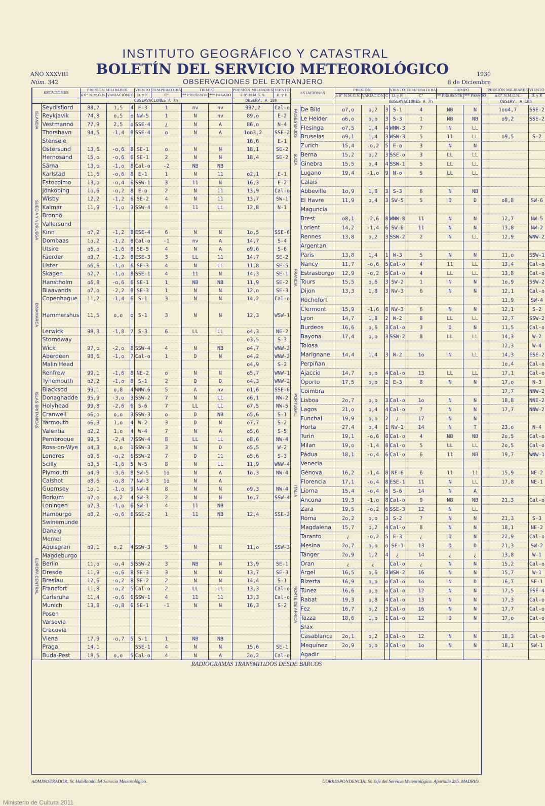INSTITUTO GEOGRÁFICO Y CATASTRAL
AÑO XXXVIII BOLETÍN DEL SERVICIO METEOROLÓGICO 1930
Núm. 342 OBSERVACIONES DEL EXTRANJERO 8 de Diciembre
| ESTACIONES | | PRESIÓN MILIBARES | | | VIENTO | TEMPERATURA | TIEMPO | | PRESIÓN MILIBARES | VIENTO |
| --- | --- | --- | --- | --- | --- | --- | --- | --- | --- | --- |
| | | á 0° N.M.G.N. | VARIACIÓN | C | D. y F. | C° | ** PRESENTE | *** PASADO | á 0° N.M.G.N. | D. y F. |
| | | OBSERVACIONES A 7h | | | | | | | OBSERV. A 18h | |
| ISLANDIA | Seydisfjord | 88,7 | 1,5 | 4 | E-3 | 1 | nv | nv | 997,2 | Cal-o |
| | Reykjavik | 74,8 | o,5 | o | NW-5 | 1 | N | nv | 89,o | E-2 |
| | Vestmannö | 77,9 | 2,5 | o | SSE-4 | ¿ | N | A | 86,o | N-4 |
| | Thorshavn | 94,5 | -1,4 | 8 | SSE-4 | o | N | A | 1oo3,2 | SSE-2 |
| SUECIA Y NORUEGA | Stensele | | | | | | | | 16,6 | E-1 |
| | Ostersund | 13,6 | -o,6 | 8 | SE-1 | o | N | N | 18,1 | SE-2 |
| | Hernosänd | 15,o | -o,6 | 6 | SE-1 | 2 | N | N | 18,4 | SE-2 |
| | Särna | 13,o | -1,o | 8 | Cal-o | -2 | NB | NB | | |
| | Karlstad | 11,6 | -o,6 | 8 | E-1 | 1 | N | 11 | o2,1 | E-1 |
| | Estocolmo | 13,o | -o,4 | 6 | SSW-1 | 3 | 11 | N | 16,3 | E-2 |
| | Jönköping | 1o,6 | -o,2 | 8 | E-o | 2 | N | 11 | 13,9 | Cal-o |
| | Wisby | 12,2 | -1,2 | 6 | SE-2 | 4 | N | 11 | 13,7 | SW-1 |
| | Kalmar | 11,9 | -1,o | 3 | SSW-4 | 4 | 11 | LL | 12,8 | N-1 |
| | Bronnö | | | | | | | | | |
| | Vallersund | | | | | | | | | |
| | Kinn | o7,2 | -1,2 | 8 | ESE-4 | 6 | N | N | 1o,5 | SSE-6 |
| | Dombaas | 1o,2 | -1,2 | 8 | Cal-o | -1 | nv | A | 14,7 | S-4 |
| | Utsire | o6,o | -1,6 | 8 | SE-5 | 4 | N | A | o9,6 | S-6 |
| | Fäerder | o9,7 | -1,2 | 8 | ESE-3 | 3 | LL | 11 | 14,7 | SE-2 |
| | Lister | o6,6 | -1,o | 6 | SE-3 | 4 | N | LL | 11,8 | SE-5 |
| | Skagen | o2,7 | -1,o | 8 | SSE-1 | 4 | 11 | N | 14,3 | SE-1 |
| | Hanstholm | o6,8 | -o,6 | 6 | SE-1 | 1 | NB | NB | 11,9 | SE-2 |
| | Blaavands | o7,o | -2,2 | 8 | SE-3 | 1 | N | N | 12,o | SE-3 |
| | Copenhague | 11,2 | -1,4 | 6 | S-1 | 3 | N | N | 14,2 | Cal-o |
| DINAMARCA | Hammershus | 11,5 | o,o | o | S-1 | 3 | N | N | 12,3 | WSW-1 |
| ISLAS BRITANICAS | Lerwick | 98,3 | -1,8 | 7 | S-3 | 6 | LL | LL | o4,3 | NE-2 |
| | Stornoway | | | | | | | | o3,5 | S-3 |
| | Wick | 97,o | -2,o | 8 | SSW-4 | 4 | N | NB | o4,7 | WNW-2 |
| | Aberdeen | 98,6 | -1,o | 7 | Cal-o | 1 | D | N | o4,2 | WNW-2 |
| | Malin Head | | | | | | | | o4,9 | S-2 |
| | Renfrew | 99,1 | -1,6 | 8 | NE-2 | o | N | N | o5,7 | WNW-1 |
| | Tynemouth | o2,2 | -1,o | 8 | S-1 | 2 | D | D | o4,3 | WNW-2 |
| | Blacksod | 99,1 | o,8 | 4 | WNW-6 | 5 | A | nv | o1,6 | SSE-6 |
| | Donaghadde | 95,9 | -3,o | 3 | SSW-2 | 7 | N | LL | o6,1 | NW-2 |
| | Holyhead | 99,8 | -2,6 | 6 | S-6 | 7 | LL | LL | o7,5 | NW-5 |
| | Cranwell | o6,o | o,o | 3 | SSW-3 | o | D | NB | o5,6 | S-1 |
| | Yarmouth | o6,3 | 1,o | 4 | W-2 | 3 | D | N | o7,7 | S-2 |
| | Valentia | o2,2 | 1,o | 4 | W-4 | 7 | N | A | o5,6 | S-5 |
| | Pembroque | 99,5 | -2,4 | 7 | SSW-4 | 8 | LL | LL | o8,6 | NW-4 |
| | Ross-on-Wye | o4,3 | o,o | 1 | SSW-3 | 3 | N | D | o5,5 | W-2 |
| | Londres | o9,6 | -o,2 | 6 | SSW-2 | 7 | D | 11 | o5,6 | S-3 |
| | Scilly | o3,5 | -1,6 | 5 | W-5 | 8 | N | LL | 11,9 | WNW-4 |
| | Plymouth | o4,9 | -3,6 | 8 | SW-5 | 1o | N | A | 1o,3 | NW-4 |
| | Calshot | o8,6 | -o,8 | 7 | NW-3 | 1o | N | A | | |
| | Guernsey | 1o,1 | -1,o | 9 | NW-4 | 8 | N | N | o9,3 | NW-4 |
| EUROPA CENTRAL | Borkum | o7,o | o,2 | 4 | SW-3 | 2 | N | N | 1o,7 | SSW-4 |
| | Loningen | o7,3 | -1,o | 6 | SW-1 | 4 | 11 | NB | | |
| | Hamburgo | o8,2 | -o,6 | 6 | SSE-2 | 1 | 11 | NB | 12,4 | SSE-2 |
| | Swinemunde | | | | | | | | | |
| | Danzig | | | | | | | | | |
| | Memel | | | | | | | | | |
| | Aquisgran | o9,1 | o,2 | 4 | SSW-3 | 5 | N | N | 11,o | SSW-3 |
| | Magdeburgo | | | | | | | | | |
| | Berlin | 11,o | -o,4 | 5 | SSW-2 | 3 | NB | N | 13,9 | SE-1 |
| | Dresde | 11,9 | -o,6 | 8 | SE-3 | 3 | N | N | 13,7 | SE-3 |
| | Breslau | 12,6 | -o,2 | 8 | SE-2 | 2 | N | N | 14,4 | S-1 |
| | Francfort | 11,8 | -o,2 | 5 | Cal-o | 2 | LL | LL | 13,3 | Cal-o |
| | Carlsruha | 11,4 | -o,6 | 6 | SSW-1 | 4 | 11 | 11 | 13,3 | Cal-o |
| | Munich | 13,8 | -o,8 | 6 | SE-1 | -1 | N | N | 16,3 | S-2 |
| | Posen | | | | | | | | | |
| | Varsovia | | | | | | | | | |
| | Cracovia | | | | | | | | | |
| | Viena | 17,9 | -o,7 | 5 | S-1 | 1 | NB | NB | | |
| | Praga | 14,1 | | | SSE-1 | 4 | N | N | 15,6 | SE-1 |
| | Buda-Pest | 18,5 | o,o | 5 | Cal-o | 4 | N | A | 2o,2 | Cal-o |
| ESTACIONES | | PRESIÓN | | | VIENTO | TEMPERATURA | TIEMPO | | PRESIÓN MILIBARES | VIENTO |
| --- | --- | --- | --- | --- | --- | --- | --- | --- | --- | --- |
| | | á 0° N.M.G.N. | VARIACIÓN | C | D. y F. | C° | ** PRESENTE | *** PASADO | á 0° N.M.G.N. | D. y F. |
| | | OBSERVACIONES A 7h | | | | | | | OBSERV. A 18h | |
| PAISES BAJOS | De Bild | o7,o | o,2 | 3 | S-1 | 4 | NB | N | 1oo4,7 | SSE-2 |
| | Le Helder | o6,o | o,o | 3 | S-3 | 1 | NB | NB | o9,2 | SSE-2 |
| | Flesinga | o7,5 | 1,4 | 4 | WNW-3 | 7 | N | LL | | |
| | Bruselas | o9,1 | 1,4 | 3 | WSW-3 | 5 | 11 | LL | o9,5 | S-2 |
| SUIZA | Zurich | 15,4 | -o,2 | 5 | E-o | 3 | N | N | | |
| | Berna | 15,2 | o,2 | 3 | SSE-o | 3 | LL | LL | | |
| | Ginebra | 15,5 | o,4 | 4 | SSW-1 | 5 | LL | LL | | |
| | Lugano | 19,4 | -1,o | 9 | N-o | 5 | LL | LL | | |
| FRANCIA | Calais | | | | | | | | | |
| | Abbeville | 1o,9 | 1,8 | 3 | S-3 | 6 | N | NB | | |
| | El Havre | 11,9 | o,4 | 3 | SW-5 | 5 | D | D | o8,8 | SW-6 |
| | Maguncia | | | | | | | | | |
| | Brest | o8,1 | -2,6 | 8 | WNW-8 | 11 | N | N | 12,7 | NW-5 |
| | Lorient | 14,2 | -1,4 | 6 | SW-6 | 11 | N | N | 13,8 | NW-2 |
| | Rennes | 13,8 | o,2 | 3 | SSW-2 | 2 | N | LL | 12,9 | WNW-2 |
| | Argentan | | | | | | | | | |
| | Paris | 13,8 | 1,4 | 1 | W-3 | 5 | N | N | 11,o | SSW-1 |
| | Nancy | 11,7 | -o,6 | 5 | Cal-o | 4 | 11 | LL | 13,4 | Cal-o |
| | Estrasburgo | 12,9 | -o,2 | 5 | Cal-o | 4 | LL | LL | 13,8 | Cal-o |
| | Tours | 15,5 | o,6 | 3 | SW-2 | 1 | N | N | 1o,9 | SSW-2 |
| | Dijon | 13,3 | 1,8 | 3 | NW-3 | 6 | N | N | 12,1 | Cal-o |
| | Rochefort | | | | | | | | 11,9 | SW-4 |
| | Clermont | 15,9 | -1,6 | 8 | NW-3 | 6 | N | N | 12,1 | S-2 |
| | Lyon | 14,7 | 1,8 | 2 | W-2 | 8 | LL | LL | 12,7 | SSW-2 |
| | Burdeos | 16,6 | o,6 | 3 | Cal-o | 3 | D | N | 11,5 | Cal-o |
| | Bayona | 17,4 | o,o | 3 | SSW-2 | 8 | LL | LL | 14,3 | W-2 |
| | Tolosa | | | | | | | | 12,3 | W-4 |
| | Marignane | 14,4 | 1,4 | 3 | W-2 | 1o | N | LL | 14,3 | ESE-2 |
| | Perpiñan | | | | | | | | 1o,4 | Cal-o |
| | Ajaccio | 14,7 | o,o | 4 | Cal-o | 13 | LL | LL | 17,1 | Cal-o |
| PORTUGAL | Oporto | 17,5 | o,o | 2 | E-3 | 8 | N | N | 17,o | N-3 |
| | Coimbra | | | | | | | | 17,7 | NNW-2 |
| | Lisboa | 2o,7 | o,o | 3 | Cal-o | 1o | N | N | 18,8 | NNE-2 |
| | Lagos | 21,o | o,4 | 4 | Cal-o | 7 | N | N | 17,7 | NNW-2 |
| | Funchal | 19,9 | o,o | 2 | ¿ | 17 | N | N | | |
| | Horta | 27,4 | o,4 | 1 | NW-1 | 14 | N | T | 23,o | N-4 |
| ITALIA | Turin | 19,1 | -o,6 | 8 | Cal-o | 4 | NB | NB | 2o,5 | Cal-o |
| | Milan | 19,o | -1,4 | 8 | Cal-o | 5 | LL | LL | 2o,5 | Cal-o |
| | Pádua | 18,1 | -o,4 | 6 | Cal-o | 6 | 11 | NB | 19,7 | WNW-1 |
| | Venecia | | | | | | | | | |
| | Génova | 16,2 | -1,4 | 8 | NE-6 | 6 | 11 | 11 | 15,9 | NE-2 |
| | Florencia | 17,1 | -o,4 | 8 | ESE-1 | 11 | N | LL | 17,8 | NE-1 |
| | Liorna | 15,4 | -o,4 | 6 | S-6 | 14 | N | A | | |
| | Ancona | 19,3 | -1,o | 8 | Cal-o | 9 | NB | NB | 21,3 | Cal-o |
| | Zara | 19,5 | -o,2 | 6 | SSE-3 | 12 | N | LL | | |
| | Roma | 2o,2 | o,o | 3 | S-2 | 7 | N | N | 21,3 | S-3 |
| | Magdalena | 15,7 | o,2 | 4 | Cal-o | 8 | N | N | 18,1 | NE-2 |
| | Taranto | ¿ | -o,2 | 5 | E-3 | ¿ | D | N | 22,9 | Cal-o |
| | Mesina | 2o,7 | o,o | o | SE-1 | 13 | D | D | 21,3 | SW-2 |
| NORTE DE AFRICA | Tánger | 2o,9 | 1,2 | 4 | ¿ | 14 | ¿ | ¿ | 13,8 | W-1 |
| | Oran | ¿ | ¿ | | Cal-o | ¿ | N | N | 15,2 | Cal-o |
| | Argel | 16,5 | o,6 | 3 | WSW-2 | 16 | N | N | 15,7 | W-1 |
| | Bizerta | 16,9 | o,o | o | Cal-o | 1o | N | D | 16,7 | SE-1 |
| | Túnez | 16,6 | o,o | o | Cal-o | 12 | N | N | 17,5 | ESE-4 |
| | Rabat | 19,3 | o,8 | 4 | Cal-o | 13 | N | N | 17,3 | Cal-o |
| | Fez | 16,7 | o,2 | 3 | Cal-o | 16 | N | N | 17,7 | Cal-o |
| | Tazza | 18,6 | 1,o | 1 | Cal-o | 12 | D | N | 17,o | Cal-o |
| | Sfax | | | | | | | | | |
| | Casablanca | 2o,1 | o,2 | 3 | Cal-o | 12 | N | N | 18,3 | Cal-o |
| | Mequínez | 2o,9 | o,o | 3 | Cal-o | 1o | N | N | 18,1 | SW-1 |
| | Agadir | | | | | | | | | |
RADIOGRAMAS TRANSMITIDOS DESDE BARCOS
ADMINISTRADOR: Sr. Habilitado del Servicio Meteorológico. CORRESPONDENCIA: Sr. Jefe del Servicio Meteorológico. Apartado 285. MADRID.
Ministerio de Cultura 2011